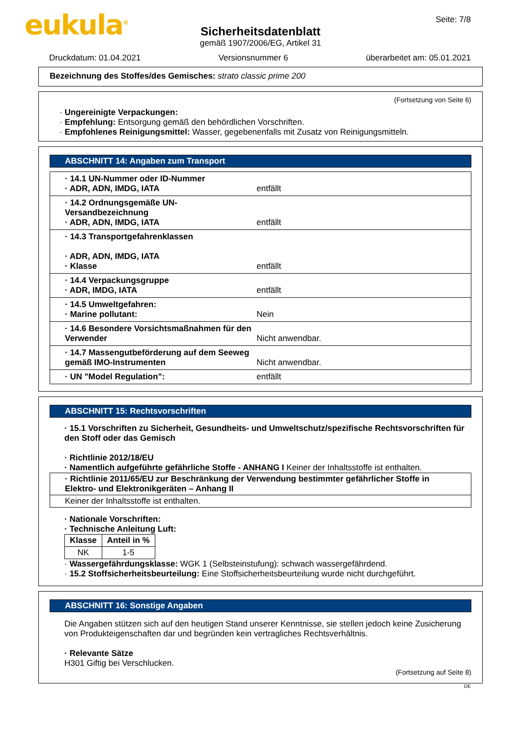eukula<sup>®</sup>
Sicherheitsdatenblatt
gemäß 1907/2006/EG, Artikel 31
Seite: 7/8
Druckdatum: 01.04.2021 Versionsnummer 6 überarbeitet am: 05.01.2021
Bezeichnung des Stoffes/des Gemisches: strato classic prime 200
(Fortsetzung von Seite 6)
· Ungereinigte Verpackungen:
· Empfehlung: Entsorgung gemäß den behördlichen Vorschriften.
· Empfohlenes Reinigungsmittel: Wasser, gegebenenfalls mit Zusatz von Reinigungsmitteln.
ABSCHNITT 14: Angaben zum Transport
· 14.1 UN-Nummer oder ID-Nummer
· ADR, ADN, IMDG, IATA
entfällt
· 14.2 Ordnungsgemäße UN-Versandbezeichnung
· ADR, ADN, IMDG, IATA
entfällt
· 14.3 Transportgefahrenklassen
· ADR, ADN, IMDG, IATA
· Klasse
entfällt
· 14.4 Verpackungsgruppe
· ADR, IMDG, IATA
entfällt
· 14.5 Umweltgefahren:
· Marine pollutant:
Nein
· 14.6 Besondere Vorsichtsmaßnahmen für den Verwender
Nicht anwendbar.
· 14.7 Massengutbeförderung auf dem Seeweg gemäß IMO-Instrumenten
Nicht anwendbar.
· UN "Model Regulation":
entfällt
ABSCHNITT 15: Rechtsvorschriften
· 15.1 Vorschriften zu Sicherheit, Gesundheits- und Umweltschutz/spezifische Rechtsvorschriften für den Stoff oder das Gemisch
· Richtlinie 2012/18/EU
· Namentlich aufgeführte gefährliche Stoffe - ANHANG I Keiner der Inhaltsstoffe ist enthalten.
· Richtlinie 2011/65/EU zur Beschränkung der Verwendung bestimmter gefährlicher Stoffe in Elektro- und Elektronikgeräten – Anhang II
Keiner der Inhaltsstoffe ist enthalten.
· Nationale Vorschriften:
· Technische Anleitung Luft:
| Klasse | Anteil in % |
| --- | --- |
| NK | 1-5 |
· Wassergefährdungsklasse: WGK 1 (Selbsteinstufung): schwach wassergefährdend.
· 15.2 Stoffsicherheitsbeurteilung: Eine Stoffsicherheitsbeurteilung wurde nicht durchgeführt.
ABSCHNITT 16: Sonstige Angaben
Die Angaben stützen sich auf den heutigen Stand unserer Kenntnisse, sie stellen jedoch keine Zusicherung von Produkteigenschaften dar und begründen kein vertragliches Rechtsverhältnis.
· Relevante Sätze
H301 Giftig bei Verschlucken.
(Fortsetzung auf Seite 8)
DE